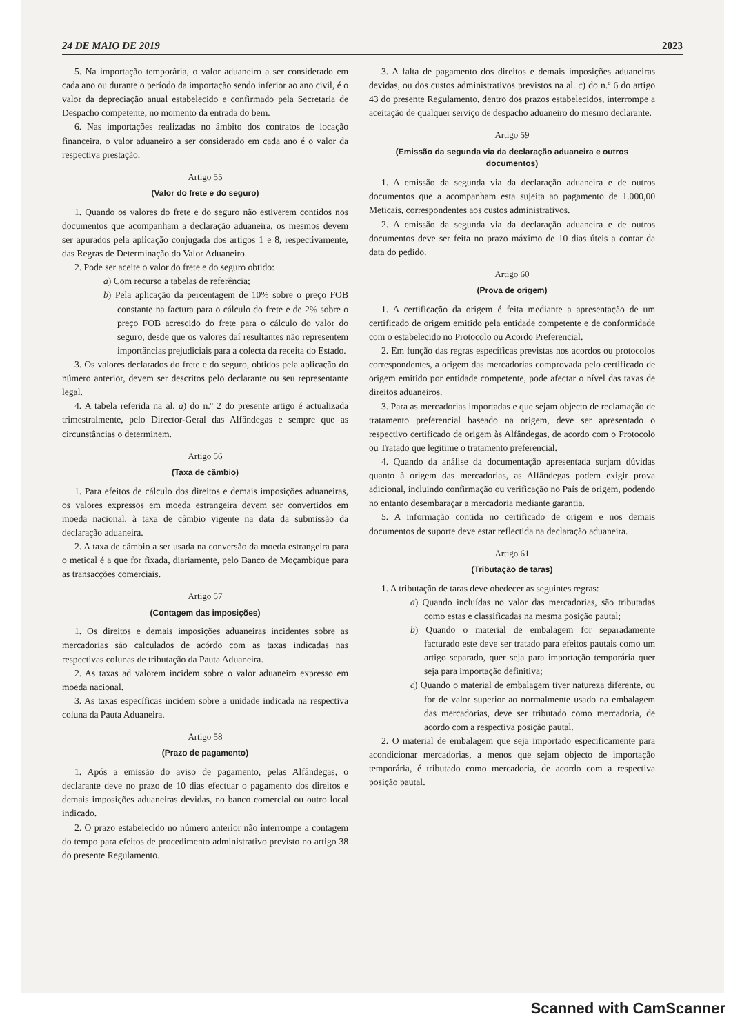24 DE MAIO DE 2019 2023
5. Na importação temporária, o valor aduaneiro a ser considerado em cada ano ou durante o período da importação sendo inferior ao ano civil, é o valor da depreciação anual estabelecido e confirmado pela Secretaria de Despacho competente, no momento da entrada do bem.
6. Nas importações realizadas no âmbito dos contratos de locação financeira, o valor aduaneiro a ser considerado em cada ano é o valor da respectiva prestação.
Artigo 55
(Valor do frete e do seguro)
1. Quando os valores do frete e do seguro não estiverem contidos nos documentos que acompanham a declaração aduaneira, os mesmos devem ser apurados pela aplicação conjugada dos artigos 1 e 8, respectivamente, das Regras de Determinação do Valor Aduaneiro.
2. Pode ser aceite o valor do frete e do seguro obtido:
a) Com recurso a tabelas de referência;
b) Pela aplicação da percentagem de 10% sobre o preço FOB constante na factura para o cálculo do frete e de 2% sobre o preço FOB acrescido do frete para o cálculo do valor do seguro, desde que os valores daí resultantes não representem importâncias prejudiciais para a colecta da receita do Estado.
3. Os valores declarados do frete e do seguro, obtidos pela aplicação do número anterior, devem ser descritos pelo declarante ou seu representante legal.
4. A tabela referida na al. a) do n.º 2 do presente artigo é actualizada trimestralmente, pelo Director-Geral das Alfândegas e sempre que as circunstâncias o determinem.
Artigo 56
(Taxa de câmbio)
1. Para efeitos de cálculo dos direitos e demais imposições aduaneiras, os valores expressos em moeda estrangeira devem ser convertidos em moeda nacional, à taxa de câmbio vigente na data da submissão da declaração aduaneira.
2. A taxa de câmbio a ser usada na conversão da moeda estrangeira para o metical é a que for fixada, diariamente, pelo Banco de Moçambique para as transacções comerciais.
Artigo 57
(Contagem das imposições)
1. Os direitos e demais imposições aduaneiras incidentes sobre as mercadorias são calculados de acórdo com as taxas indicadas nas respectivas colunas de tributação da Pauta Aduaneira.
2. As taxas ad valorem incidem sobre o valor aduaneiro expresso em moeda nacional.
3. As taxas específicas incidem sobre a unidade indicada na respectiva coluna da Pauta Aduaneira.
Artigo 58
(Prazo de pagamento)
1. Após a emissão do aviso de pagamento, pelas Alfândegas, o declarante deve no prazo de 10 dias efectuar o pagamento dos direitos e demais imposições aduaneiras devidas, no banco comercial ou outro local indicado.
2. O prazo estabelecido no número anterior não interrompe a contagem do tempo para efeitos de procedimento administrativo previsto no artigo 38 do presente Regulamento.
3. A falta de pagamento dos direitos e demais imposições aduaneiras devidas, ou dos custos administrativos previstos na al. c) do n.º 6 do artigo 43 do presente Regulamento, dentro dos prazos estabelecidos, interrompe a aceitação de qualquer serviço de despacho aduaneiro do mesmo declarante.
Artigo 59
(Emissão da segunda via da declaração aduaneira e outros documentos)
1. A emissão da segunda via da declaração aduaneira e de outros documentos que a acompanham esta sujeita ao pagamento de 1.000,00 Meticais, correspondentes aos custos administrativos.
2. A emissão da segunda via da declaração aduaneira e de outros documentos deve ser feita no prazo máximo de 10 dias úteis a contar da data do pedido.
Artigo 60
(Prova de origem)
1. A certificação da origem é feita mediante a apresentação de um certificado de origem emitido pela entidade competente e de conformidade com o estabelecido no Protocolo ou Acordo Preferencial.
2. Em função das regras específicas previstas nos acordos ou protocolos correspondentes, a origem das mercadorias comprovada pelo certificado de origem emitido por entidade competente, pode afectar o nível das taxas de direitos aduaneiros.
3. Para as mercadorias importadas e que sejam objecto de reclamação de tratamento preferencial baseado na origem, deve ser apresentado o respectivo certificado de origem às Alfândegas, de acordo com o Protocolo ou Tratado que legitime o tratamento preferencial.
4. Quando da análise da documentação apresentada surjam dúvidas quanto à origem das mercadorias, as Alfândegas podem exigir prova adicional, incluindo confirmação ou verificação no País de origem, podendo no entanto desembaraçar a mercadoria mediante garantia.
5. A informação contida no certificado de origem e nos demais documentos de suporte deve estar reflectida na declaração aduaneira.
Artigo 61
(Tributação de taras)
1. A tributação de taras deve obedecer as seguintes regras:
a) Quando incluídas no valor das mercadorias, são tributadas como estas e classificadas na mesma posição pautal;
b) Quando o material de embalagem for separadamente facturado este deve ser tratado para efeitos pautais como um artigo separado, quer seja para importação temporária quer seja para importação definitiva;
c) Quando o material de embalagem tiver natureza diferente, ou for de valor superior ao normalmente usado na embalagem das mercadorias, deve ser tributado como mercadoria, de acordo com a respectiva posição pautal.
2. O material de embalagem que seja importado especificamente para acondicionar mercadorias, a menos que sejam objecto de importação temporária, é tributado como mercadoria, de acordo com a respectiva posição pautal.
Scanned with CamScanner